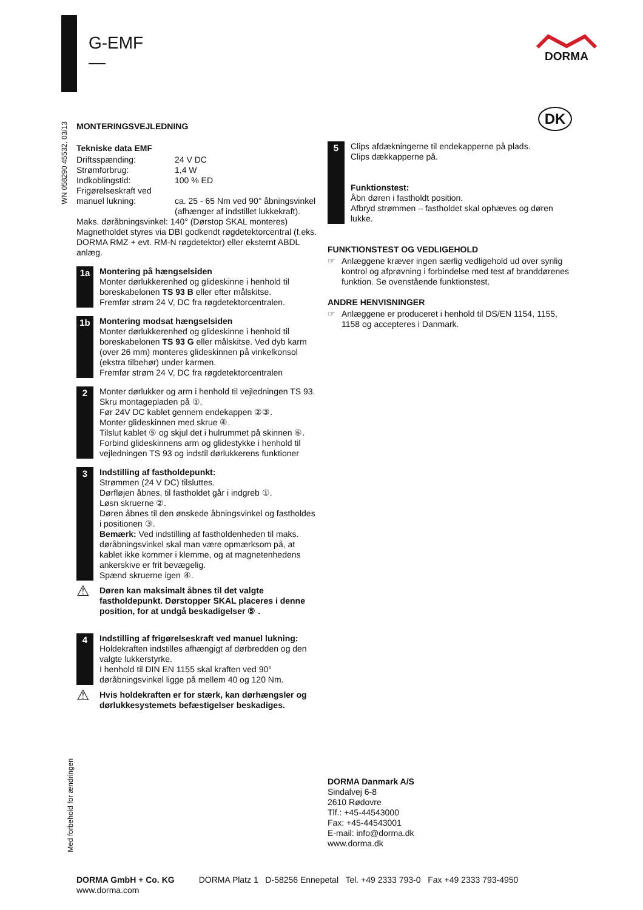G-EMF
—
DORMA
DK
WN 058290 45532, 03/13
Med forbehold for ændringen
MONTERINGSVEJLEDNING
Tekniske data EMF
| Driftsspænding: | 24 V DC |
| Strømforbrug: | 1,4 W |
| Indkoblingstid: | 100 % ED |
| Frigørelseskraft ved manuel lukning: | ca. 25 - 65 Nm ved 90° åbningsvinkel (afhænger af indstillet lukkekraft). |
Maks. døråbningsvinkel: 140° (Dørstop SKAL monteres) Magnetholdet styres via DBI godkendt røgdetektorcentral (f.eks. DORMA RMZ + evt. RM-N røgdetektor) eller eksternt ABDL anlæg.
1a
Montering på hængselsiden
Monter dørlukkerenhed og glideskinne i henhold til boreskabelonen TS 93 B eller efter målskitse.
Fremfør strøm 24 V, DC fra røgdetektorcentralen.
1b
Montering modsat hængselsiden
Monter dørlukkerenhed og glideskinne i henhold til boreskabelonen TS 93 G eller målskitse. Ved dyb karm (over 26 mm) monteres glideskinnen på vinkelkonsol (ekstra tilbehør) under karmen.
Fremfør strøm 24 V, DC fra røgdetektorcentralen
2
Monter dørlukker og arm i henhold til vejledningen TS 93.
Skru montagepladen på ①.
Før 24V DC kablet gennem endekappen ②③.
Monter glideskinnen med skrue ④.
Tilslut kablet ⑤ og skjul det i hulrummet på skinnen ⑥.
Forbind glideskinnens arm og glidestykke i henhold til vejledningen TS 93 og indstil dørlukkerens funktioner
3
Indstilling af fastholdepunkt:
Strømmen (24 V DC) tilsluttes.
Dørfløjen åbnes, til fastholdet går i indgreb ①.
Løsn skruerne ②.
Døren åbnes til den ønskede åbningsvinkel og fastholdes i positionen ③.
Bemærk: Ved indstilling af fastholdenheden til maks. døråbningsvinkel skal man være opmærksom på, at kablet ikke kommer i klemme, og at magnetenhedens ankerskive er frit bevægelig.
Spænd skruerne igen ④.
⚠
Døren kan maksimalt åbnes til det valgte fastholdepunkt. Dørstopper SKAL placeres i denne position, for at undgå beskadigelser ⑤ .
4
Indstilling af frigørelseskraft ved manuel lukning:
Holdekraften indstilles afhængigt af dørbredden og den valgte lukkerstyrke.
I henhold til DIN EN 1155 skal kraften ved 90° døråbningsvinkel ligge på mellem 40 og 120 Nm.
⚠
Hvis holdekraften er for stærk, kan dørhængsler og dørlukkesystemets befæstigelser beskadiges.
5
Clips afdækningerne til endekapperne på plads.
Clips dækkapperne på.
Funktionstest:
Åbn døren i fastholdt position.
Afbryd strømmen – fastholdet skal ophæves og døren lukke.
FUNKTIONSTEST OG VEDLIGEHOLD
☞ Anlæggene kræver ingen særlig vedligehold ud over synlig kontrol og afprøvning i forbindelse med test af branddørenes funktion. Se ovenstående funktionstest.
ANDRE HENVISNINGER
☞ Anlæggene er produceret i henhold til DS/EN 1154, 1155, 1158 og accepteres i Danmark.
DORMA Danmark A/S
Sindalvej 6-8
2610 Rødovre
Tlf.: +45-44543000
Fax: +45-44543001
E-mail: info@dorma.dk
www.dorma.dk
DORMA GmbH + Co. KG
www.dorma.com
DORMA Platz 1 D-58256 Ennepetal Tel. +49 2333 793-0 Fax +49 2333 793-4950